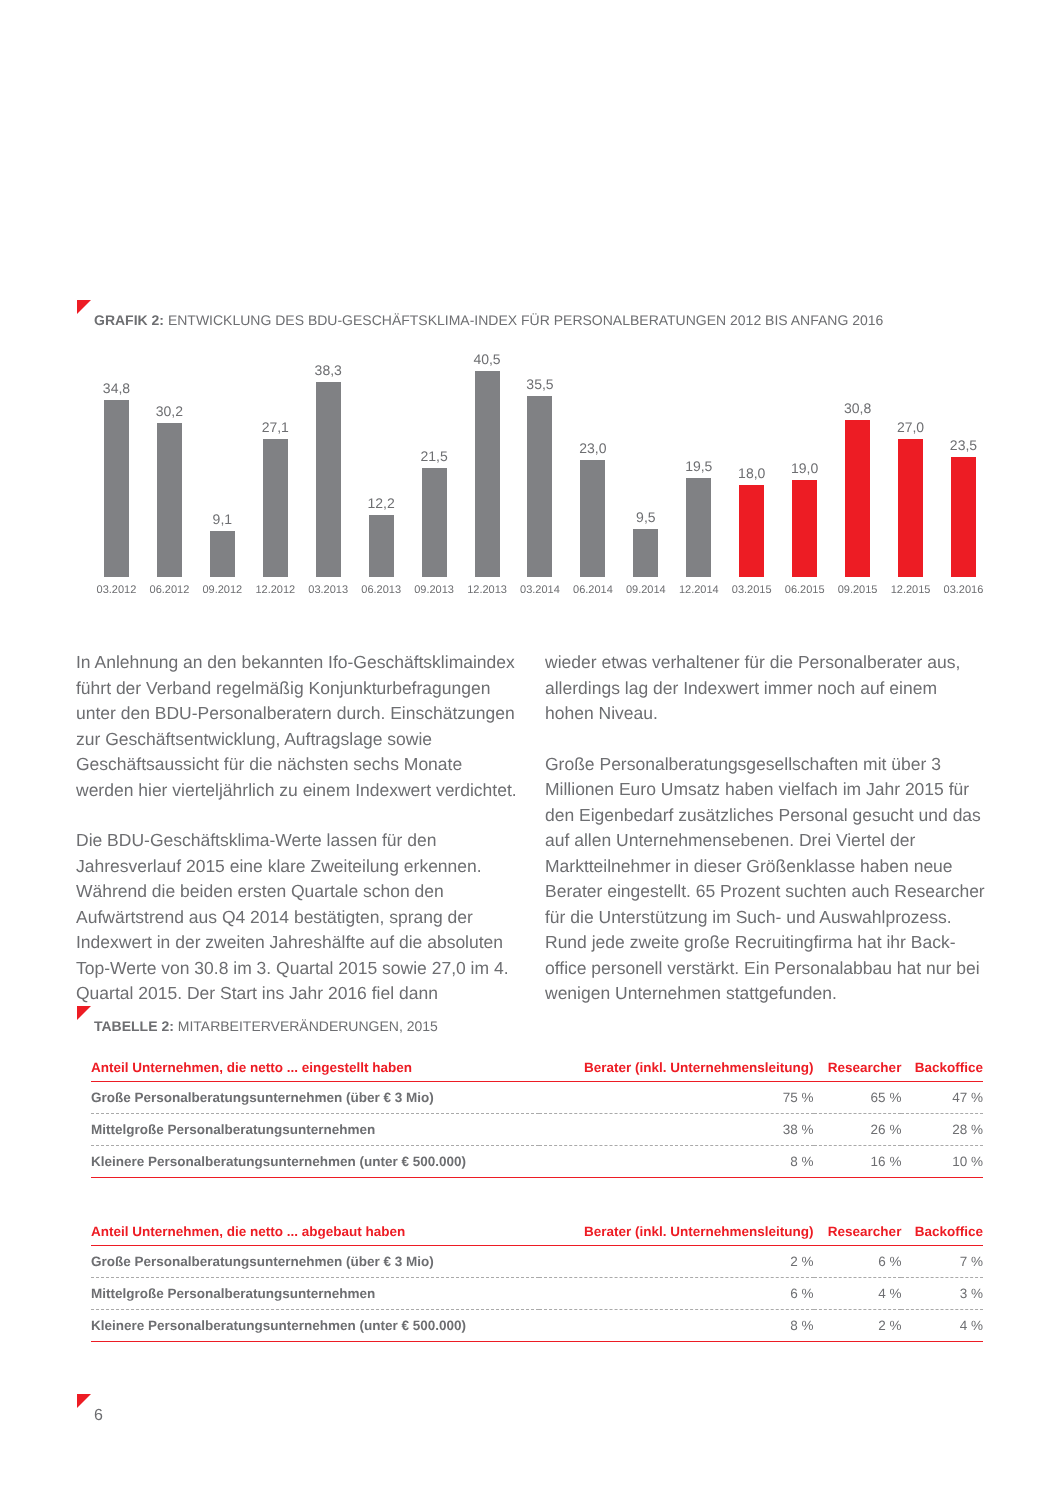GRAFIK 2: ENTWICKLUNG DES BDU-GESCHÄFTSKLIMA-INDEX FÜR PERSONALBERATUNGEN 2012 BIS ANFANG 2016
34,8
03.2012
30,2
06.2012
9,1
09.2012
27,1
12.2012
38,3
03.2013
12,2
06.2013
21,5
09.2013
40,5
12.2013
35,5
03.2014
23,0
06.2014
9,5
09.2014
19,5
12.2014
18,0
03.2015
19,0
06.2015
30,8
09.2015
27,0
12.2015
23,5
03.2016
In Anlehnung an den bekannten Ifo-Geschäftsklimaindex führt der Verband regelmäßig Konjunkturbefragungen unter den BDU-Personalberatern durch. Einschätzungen zur Geschäfts­entwicklung, Auftragslage sowie Geschäftsaussicht für die nächsten sechs Monate werden hier vierteljährlich zu einem Indexwert verdichtet.
Die BDU-Geschäftsklima-Werte lassen für den Jahresver­lauf 2015 eine klare Zweiteilung erkennen. Während die bei­den ersten Quartale schon den Aufwärtstrend aus Q4 2014 bestätigten, sprang der Indexwert in der zweiten Jahres­hälfte auf die absoluten Top-Werte von 30.8 im 3. Quartal 2015 sowie 27,0 im 4. Quartal 2015. Der Start ins Jahr 2016 fiel dann
wieder etwas verhaltener für die Personalberater aus, aller­dings lag der Indexwert immer noch auf einem hohen Niveau.
Große Personalberatungsgesellschaften mit über 3 Millionen Euro Umsatz haben vielfach im Jahr 2015 für den Eigenbedarf zusätzliches Personal gesucht und das auf allen Unterneh­mensebenen. Drei Viertel der Marktteilnehmer in dieser Grö­ßenklasse haben neue Berater eingestellt. 65 Prozent suchten auch Researcher für die Unterstützung im Such- und Auswahl­prozess. Rund jede zweite große Recruitingfirma hat ihr Back­office personell verstärkt. Ein Personalabbau hat nur bei weni­gen Unternehmen stattgefunden.
TABELLE 2: MITARBEITERVERÄNDERUNGEN, 2015
| Anteil Unternehmen, die netto ... eingestellt haben | Berater (inkl. Unternehmensleitung) | Researcher | Backoffice |
| --- | --- | --- | --- |
| Große Personalberatungsunternehmen (über € 3 Mio) | 75 % | 65 % | 47 % |
| Mittelgroße Personalberatungsunternehmen | 38 % | 26 % | 28 % |
| Kleinere Personalberatungsunternehmen (unter € 500.000) | 8 % | 16 % | 10 % |
| Anteil Unternehmen, die netto ... abgebaut haben | Berater (inkl. Unternehmensleitung) | Researcher | Backoffice |
| --- | --- | --- | --- |
| Große Personalberatungsunternehmen (über € 3 Mio) | 2 % | 6 % | 7 % |
| Mittelgroße Personalberatungsunternehmen | 6 % | 4 % | 3 % |
| Kleinere Personalberatungsunternehmen (unter € 500.000) | 8 % | 2 % | 4 % |
6